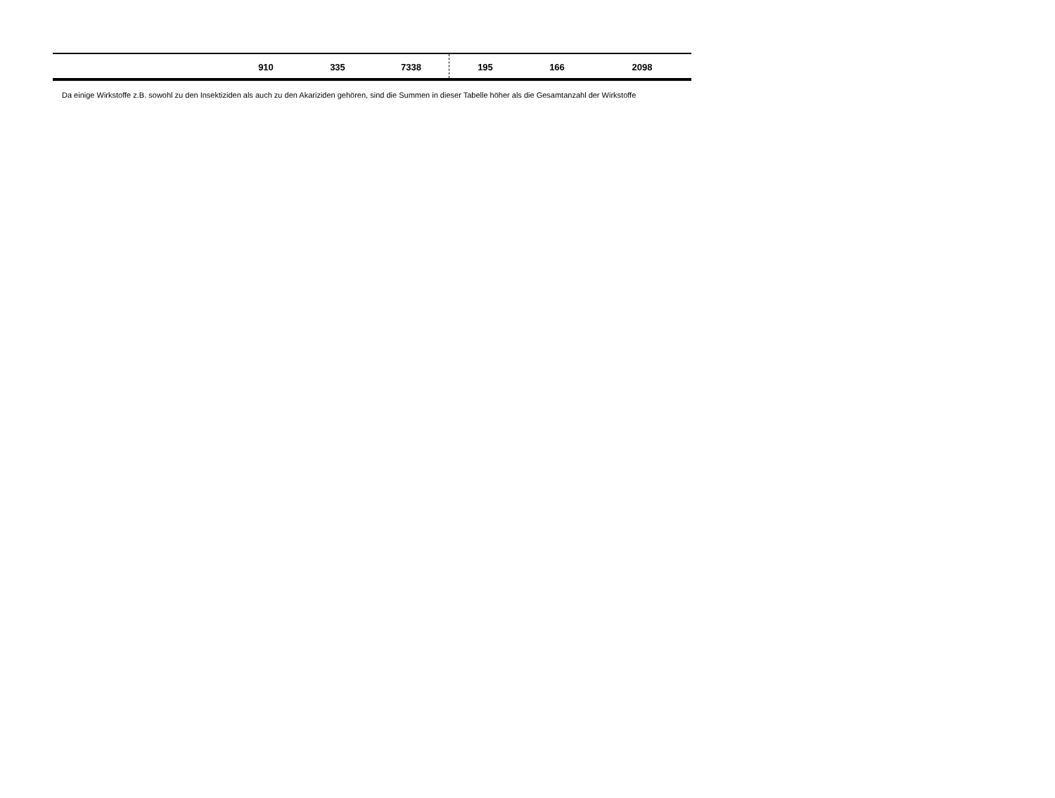| | 910 | 335 | 7338 | 195 | 166 | 2098 |
Da einige Wirkstoffe z.B. sowohl zu den Insektiziden als auch zu den Akariziden gehören, sind die Summen in dieser Tabelle höher als die Gesamtanzahl der Wirkstoffe